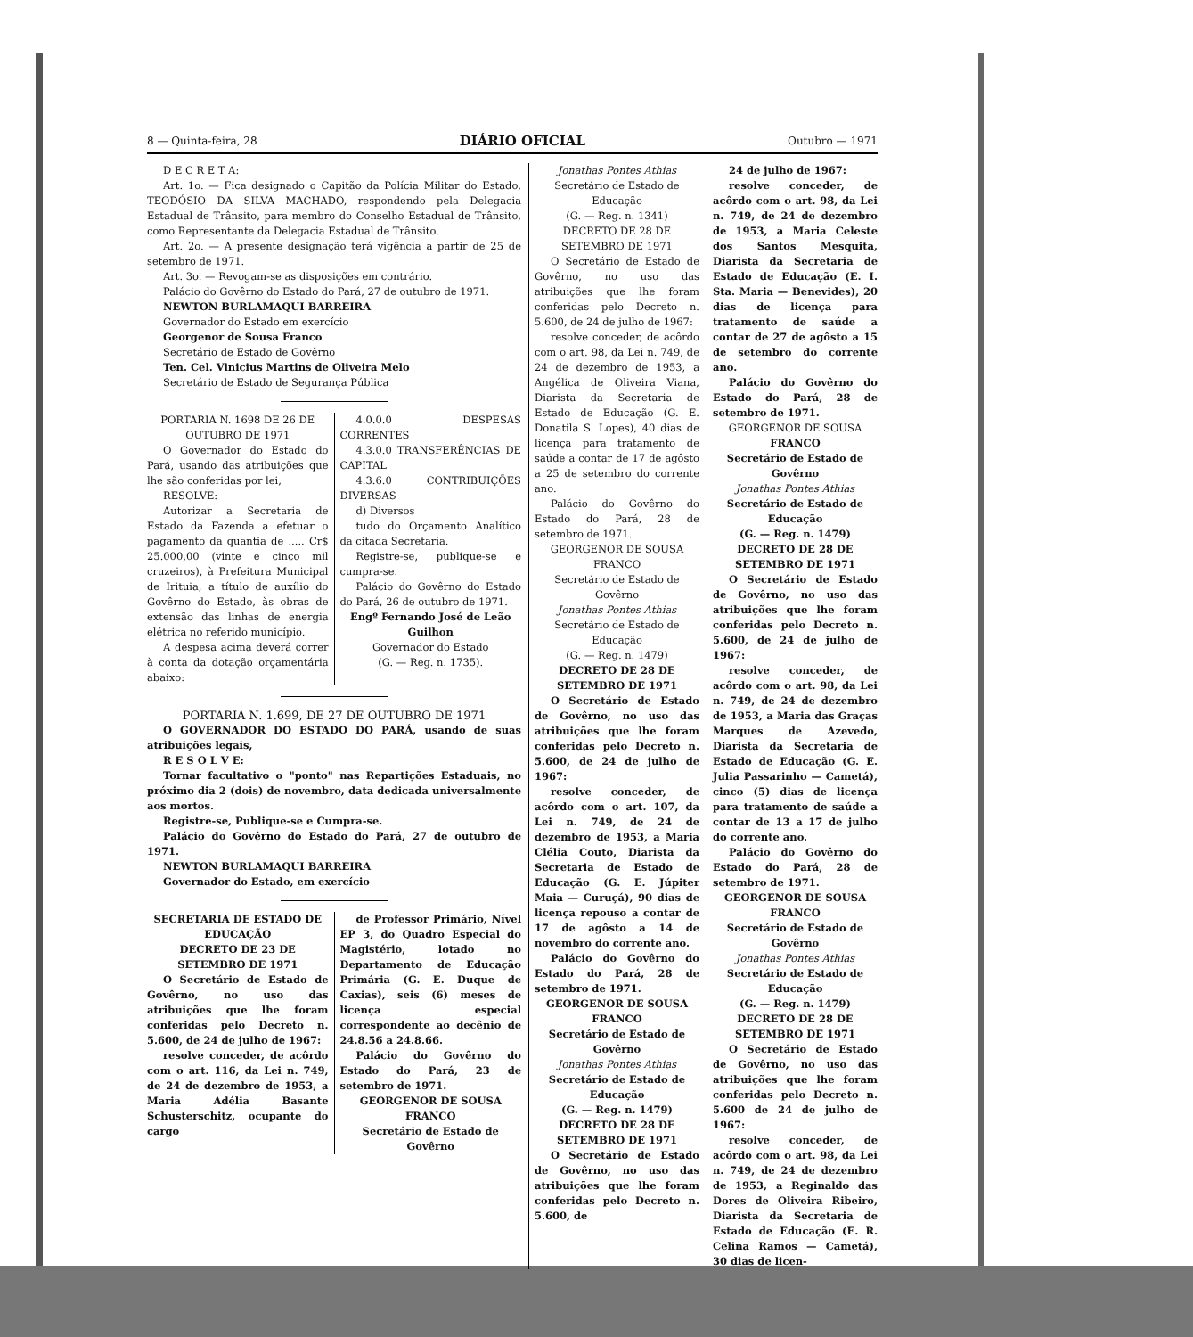8 — Quinta-feira, 28 DIÁRIO OFICIAL Outubro — 1971
D E C R E T A:
Art. 1o. — Fica designado o Capitão da Polícia Militar do Estado, TEODÓSIO DA SILVA MACHADO, respondendo pela Delegacia Estadual de Trânsito, para membro do Conselho Estadual de Trânsito, como Representante da Delegacia Estadual de Trânsito.
Art. 2o. — A presente designação terá vigência a partir de 25 de setembro de 1971.
Art. 3o. — Revogam-se as disposições em contrário.
Palácio do Govêrno do Estado do Pará, 27 de outubro de 1971.
NEWTON BURLAMAQUI BARREIRA
Governador do Estado em exercício
Georgenor de Sousa Franco
Secretário de Estado de Govêrno
Ten. Cel. Vinicius Martins de Oliveira Melo
Secretário de Estado de Segurança Pública
PORTARIA N. 1698 DE 26 DE OUTUBRO DE 1971
O Governador do Estado do Pará, usando das atribuições que lhe são conferidas por lei,
RESOLVE:
Autorizar a Secretaria de Estado da Fazenda a efetuar o pagamento da quantia de ..... Cr$ 25.000,00 (vinte e cinco mil cruzeiros), à Prefeitura Municipal de Irituia, a título de auxílio do Govêrno do Estado, às obras de extensão das linhas de energia elétrica no referido município.
A despesa acima deverá correr à conta da dotação orçamentária abaixo:
4.0.0.0 DESPESAS CORRENTES
4.3.0.0 TRANSFERÊNCIAS DE CAPITAL
4.3.6.0 CONTRIBUIÇÕES DIVERSAS
d) Diversos
tudo do Orçamento Analítico da citada Secretaria.
Registre-se, publique-se e cumpra-se.
Palácio do Govêrno do Estado do Pará, 26 de outubro de 1971.
Engº Fernando José de Leão Guilhon
Governador do Estado
(G. — Reg. n. 1735).
PORTARIA N. 1.699, DE 27 DE OUTUBRO DE 1971
O GOVERNADOR DO ESTADO DO PARÁ, usando de suas atribuições legais,
R E S O L V E:
Tornar facultativo o "ponto" nas Repartições Estaduais, no próximo dia 2 (dois) de novembro, data dedicada universalmente aos mortos.
Registre-se, Publique-se e Cumpra-se.
Palácio do Govêrno do Estado do Pará, 27 de outubro de 1971.
NEWTON BURLAMAQUI BARREIRA
Governador do Estado, em exercício
SECRETARIA DE ESTADO DE EDUCAÇÃO
DECRETO DE 23 DE SETEMBRO DE 1971
O Secretário de Estado de Govêrno, no uso das atribuições que lhe foram conferidas pelo Decreto n. 5.600, de 24 de julho de 1967:
resolve conceder, de acôrdo com o art. 116, da Lei n. 749, de 24 de dezembro de 1953, a Maria Adélia Basante Schusterschitz, ocupante do cargo
de Professor Primário, Nível EP 3, do Quadro Especial do Magistério, lotado no Departamento de Educação Primária (G. E. Duque de Caxias), seis (6) meses de licença especial correspondente ao decênio de 24.8.56 a 24.8.66.
Palácio do Govêrno do Estado do Pará, 23 de setembro de 1971.
GEORGENOR DE SOUSA FRANCO
Secretário de Estado de Govêrno
Jonathas Pontes Athias
Secretário de Estado de Educação
(G. — Reg. n. 1341)
DECRETO DE 28 DE SETEMBRO DE 1971
O Secretário de Estado de Govêrno, no uso das atribuições que lhe foram conferidas pelo Decreto n. 5.600, de 24 de julho de 1967:
resolve conceder, de acôrdo com o art. 98, da Lei n. 749, de 24 de dezembro de 1953, a Angélica de Oliveira Viana, Diarista da Secretaria de Estado de Educação (G. E. Donatila S. Lopes), 40 dias de licença para tratamento de saúde a contar de 17 de agôsto a 25 de setembro do corrente ano.
Palácio do Govêrno do Estado do Pará, 28 de setembro de 1971.
GEORGENOR DE SOUSA FRANCO
Secretário de Estado de Govêrno
Jonathas Pontes Athias
Secretário de Estado de Educação
(G. — Reg. n. 1479)
DECRETO DE 28 DE SETEMBRO DE 1971
O Secretário de Estado de Govêrno, no uso das atribuições que lhe foram conferidas pelo Decreto n. 5.600, de 24 de julho de 1967:
resolve conceder, de acôrdo com o art. 107, da Lei n. 749, de 24 de dezembro de 1953, a Maria Clélia Couto, Diarista da Secretaria de Estado de Educação (G. E. Júpiter Maia — Curuçá), 90 dias de licença repouso a contar de 17 de agôsto a 14 de novembro do corrente ano.
Palácio do Govêrno do Estado do Pará, 28 de setembro de 1971.
GEORGENOR DE SOUSA FRANCO
Secretário de Estado de Govêrno
Jonathas Pontes Athias
Secretário de Estado de Educação
(G. — Reg. n. 1479)
DECRETO DE 28 DE SETEMBRO DE 1971
O Secretário de Estado de Govêrno, no uso das atribuições que lhe foram conferidas pelo Decreto n. 5.600, de
24 de julho de 1967:
resolve conceder, de acôrdo com o art. 98, da Lei n. 749, de 24 de dezembro de 1953, a Maria Celeste dos Santos Mesquita, Diarista da Secretaria de Estado de Educação (E. I. Sta. Maria — Benevides), 20 dias de licença para tratamento de saúde a contar de 27 de agôsto a 15 de setembro do corrente ano.
Palácio do Govêrno do Estado do Pará, 28 de setembro de 1971.
GEORGENOR DE SOUSA FRANCO
Secretário de Estado de Govêrno
Jonathas Pontes Athias
Secretário de Estado de Educação
(G. — Reg. n. 1479)
DECRETO DE 28 DE SETEMBRO DE 1971
O Secretário de Estado de Govêrno, no uso das atribuições que lhe foram conferidas pelo Decreto n. 5.600, de 24 de julho de 1967:
resolve conceder, de acôrdo com o art. 98, da Lei n. 749, de 24 de dezembro de 1953, a Maria das Graças Marques de Azevedo, Diarista da Secretaria de Estado de Educação (G. E. Julia Passarinho — Cametá), cinco (5) dias de licença para tratamento de saúde a contar de 13 a 17 de julho do corrente ano.
Palácio do Govêrno do Estado do Pará, 28 de setembro de 1971.
GEORGENOR DE SOUSA FRANCO
Secretário de Estado de Govêrno
Jonathas Pontes Athias
Secretário de Estado de Educação
(G. — Reg. n. 1479)
DECRETO DE 28 DE SETEMBRO DE 1971
O Secretário de Estado de Govêrno, no uso das atribuições que lhe foram conferidas pelo Decreto n. 5.600 de 24 de julho de 1967:
resolve conceder, de acôrdo com o art. 98, da Lei n. 749, de 24 de dezembro de 1953, a Reginaldo das Dores de Oliveira Ribeiro, Diarista da Secretaria de Estado de Educação (E. R. Celina Ramos — Cametá), 30 dias de licen-